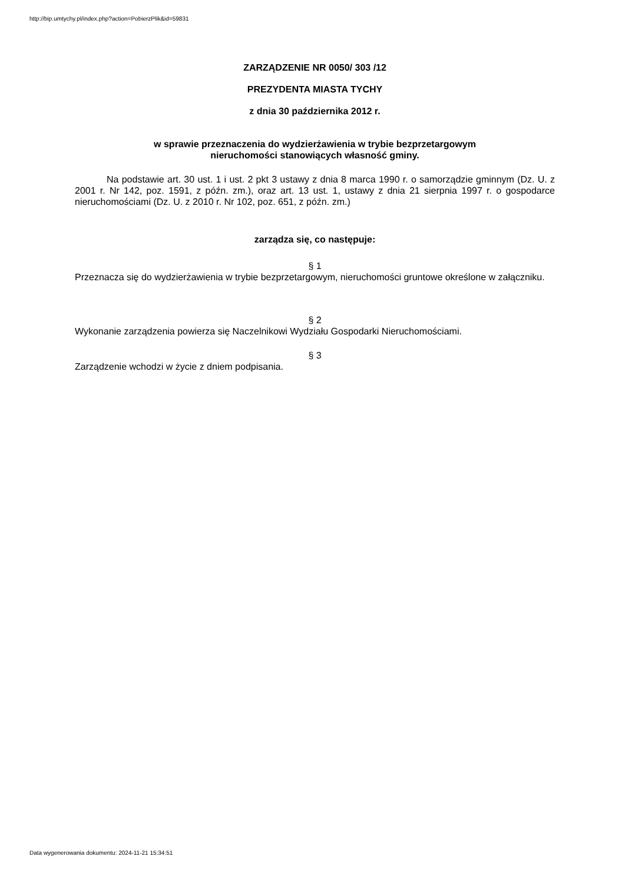http://bip.umtychy.pl/index.php?action=PobierzPlik&id=59831
ZARZĄDZENIE NR 0050/ 303 /12
PREZYDENTA MIASTA TYCHY
z dnia 30 października 2012 r.
w sprawie przeznaczenia do wydzierżawienia w trybie bezprzetargowym
nieruchomości stanowiących własność gminy.
Na podstawie art. 30 ust. 1 i ust. 2 pkt 3 ustawy z dnia 8 marca 1990 r. o samorządzie gminnym (Dz. U. z 2001 r. Nr 142, poz. 1591, z późn. zm.), oraz art. 13 ust. 1, ustawy z dnia 21 sierpnia 1997 r. o gospodarce nieruchomościami (Dz. U. z 2010 r. Nr 102, poz. 651, z późn. zm.)
zarządza się, co następuje:
§ 1
Przeznacza się do wydzierżawienia w trybie bezprzetargowym, nieruchomości gruntowe określone w załączniku.
§ 2
Wykonanie zarządzenia powierza się Naczelnikowi Wydziału Gospodarki Nieruchomościami.
§ 3
Zarządzenie wchodzi w życie z dniem podpisania.
Data wygenerowania dokumentu: 2024-11-21 15:34:51